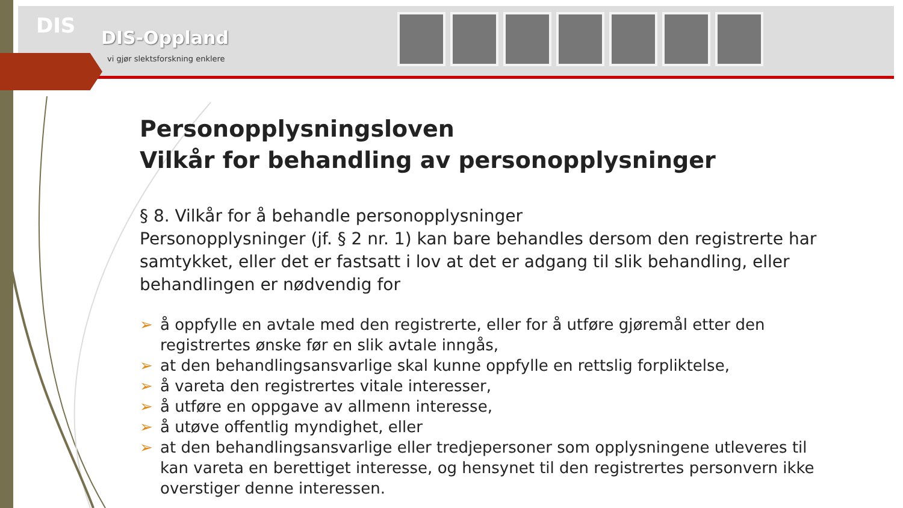DIS
DIS-Oppland
vi gjør slektsforskning enklere
Personopplysningsloven
Vilkår for behandling av personopplysninger
§ 8. Vilkår for å behandle personopplysninger
Personopplysninger (jf. § 2 nr. 1) kan bare behandles dersom den registrerte har samtykket, eller det er fastsatt i lov at det er adgang til slik behandling, eller behandlingen er nødvendig for
➢ å oppfylle en avtale med den registrerte, eller for å utføre gjøremål etter den registrertes ønske før en slik avtale inngås,
➢ at den behandlingsansvarlige skal kunne oppfylle en rettslig forpliktelse,
➢ å vareta den registrertes vitale interesser,
➢ å utføre en oppgave av allmenn interesse,
➢ å utøve offentlig myndighet, eller
➢ at den behandlingsansvarlige eller tredjepersoner som opplysningene utleveres til kan vareta en berettiget interesse, og hensynet til den registrertes personvern ikke overstiger denne interessen.